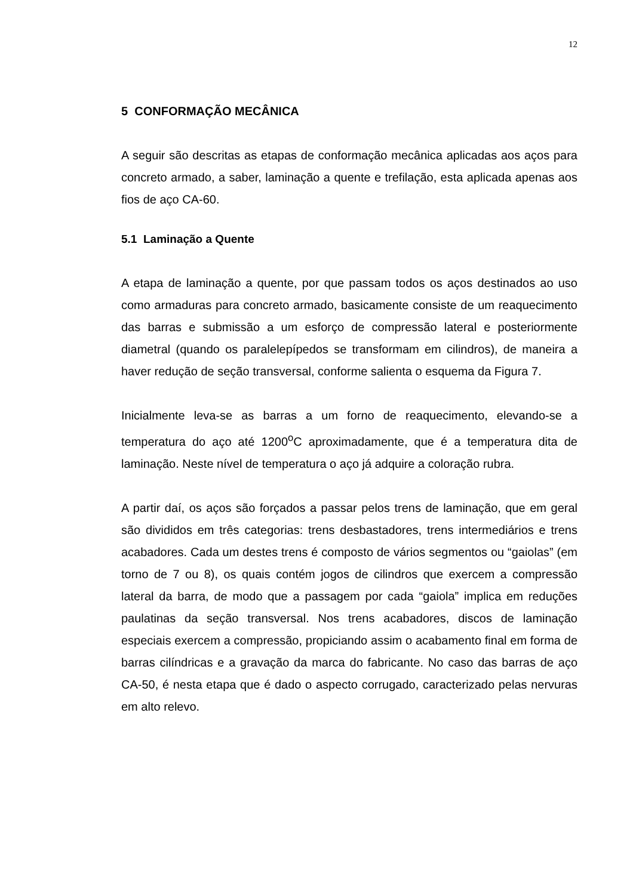12
5 CONFORMAÇÃO MECÂNICA
A seguir são descritas as etapas de conformação mecânica aplicadas aos aços para concreto armado, a saber, laminação a quente e trefilação, esta aplicada apenas aos fios de aço CA-60.
5.1 Laminação a Quente
A etapa de laminação a quente, por que passam todos os aços destinados ao uso como armaduras para concreto armado, basicamente consiste de um reaquecimento das barras e submissão a um esforço de compressão lateral e posteriormente diametral (quando os paralelepípedos se transformam em cilindros), de maneira a haver redução de seção transversal, conforme salienta o esquema da Figura 7.
Inicialmente leva-se as barras a um forno de reaquecimento, elevando-se a temperatura do aço até 1200<sup>o</sup>C aproximadamente, que é a temperatura dita de laminação. Neste nível de temperatura o aço já adquire a coloração rubra.
A partir daí, os aços são forçados a passar pelos trens de laminação, que em geral são divididos em três categorias: trens desbastadores, trens intermediários e trens acabadores. Cada um destes trens é composto de vários segmentos ou “gaiolas” (em torno de 7 ou 8), os quais contém jogos de cilindros que exercem a compressão lateral da barra, de modo que a passagem por cada “gaiola” implica em reduções paulatinas da seção transversal. Nos trens acabadores, discos de laminação especiais exercem a compressão, propiciando assim o acabamento final em forma de barras cilíndricas e a gravação da marca do fabricante. No caso das barras de aço CA-50, é nesta etapa que é dado o aspecto corrugado, caracterizado pelas nervuras em alto relevo.